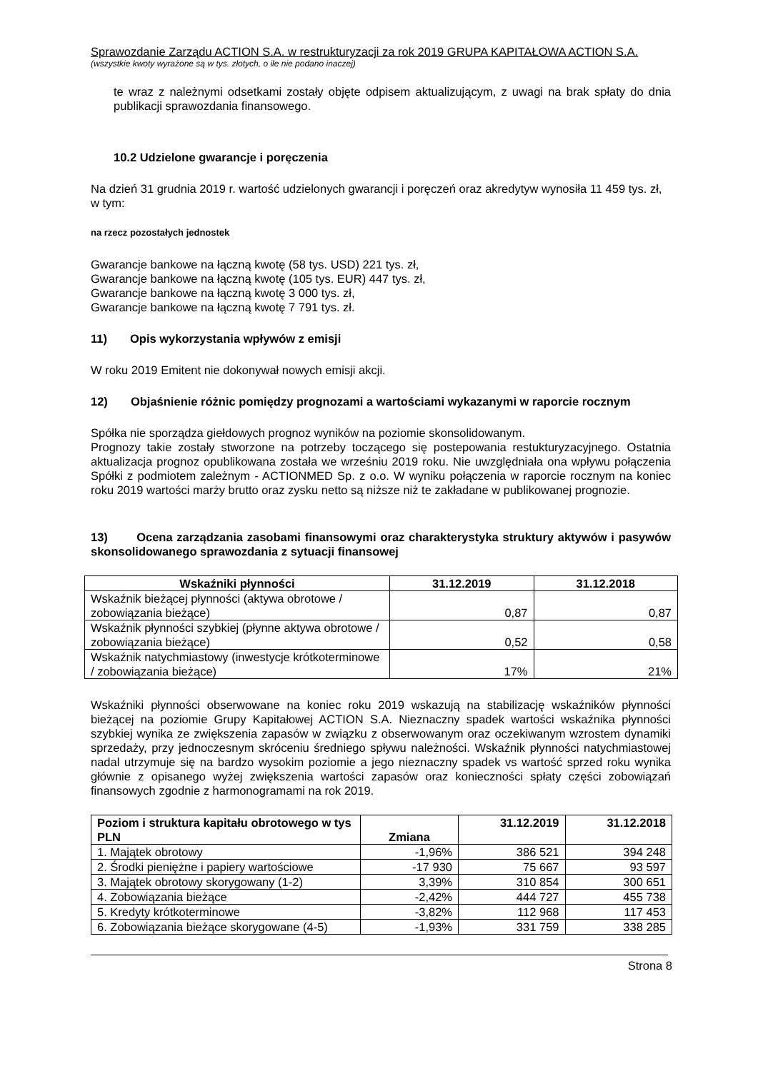Sprawozdanie Zarządu ACTION S.A. w restrukturyzacji za rok 2019 GRUPA KAPITAŁOWA ACTION S.A.
(wszystkie kwoty wyrażone są w tys. złotych, o ile nie podano inaczej)
te wraz z należnymi odsetkami zostały objęte odpisem aktualizującym, z uwagi na brak spłaty do dnia publikacji sprawozdania finansowego.
10.2 Udzielone gwarancje i poręczenia
Na dzień 31 grudnia 2019 r. wartość udzielonych gwarancji i poręczeń oraz akredytyw wynosiła 11 459 tys. zł, w tym:
na rzecz pozostałych jednostek
Gwarancje bankowe na łączną kwotę (58 tys. USD) 221 tys. zł,
Gwarancje bankowe na łączną kwotę (105 tys. EUR) 447 tys. zł,
Gwarancje bankowe na łączną kwotę 3 000 tys. zł,
Gwarancje bankowe na łączną kwotę 7 791 tys. zł.
11) Opis wykorzystania wpływów z emisji
W roku 2019 Emitent nie dokonywał nowych emisji akcji.
12) Objaśnienie różnic pomiędzy prognozami a wartościami wykazanymi w raporcie rocznym
Spółka nie sporządza giełdowych prognoz wyników na poziomie skonsolidowanym.
Prognozy takie zostały stworzone na potrzeby toczącego się postepowania restukturyzacyjnego. Ostatnia aktualizacja prognoz opublikowana została we wrześniu 2019 roku. Nie uwzględniała ona wpływu połączenia Spółki z podmiotem zależnym - ACTIONMED Sp. z o.o. W wyniku połączenia w raporcie rocznym na koniec roku 2019 wartości marży brutto oraz zysku netto są niższe niż te zakładane w publikowanej prognozie.
13) Ocena zarządzania zasobami finansowymi oraz charakterystyka struktury aktywów i pasywów skonsolidowanego sprawozdania z sytuacji finansowej
| Wskaźniki płynności | 31.12.2019 | 31.12.2018 |
| --- | --- | --- |
| Wskaźnik bieżącej płynności (aktywa obrotowe / zobowiązania bieżące) | 0,87 | 0,87 |
| Wskaźnik płynności szybkiej (płynne aktywa obrotowe / zobowiązania bieżące) | 0,52 | 0,58 |
| Wskaźnik natychmiastowy (inwestycje krótkoterminowe / zobowiązania bieżące) | 17% | 21% |
Wskaźniki płynności obserwowane na koniec roku 2019 wskazują na stabilizację wskaźników płynności bieżącej na poziomie Grupy Kapitałowej ACTION S.A. Nieznaczny spadek wartości wskaźnika płynności szybkiej wynika ze zwiększenia zapasów w związku z obserwowanym oraz oczekiwanym wzrostem dynamiki sprzedaży, przy jednoczesnym skróceniu średniego spływu należności. Wskaźnik płynności natychmiastowej nadal utrzymuje się na bardzo wysokim poziomie a jego nieznaczny spadek vs wartość sprzed roku wynika głównie z opisanego wyżej zwiększenia wartości zapasów oraz konieczności spłaty części zobowiązań finansowych zgodnie z harmonogramami na rok 2019.
| Poziom i struktura kapitału obrotowego w tys PLN | Zmiana | 31.12.2019 | 31.12.2018 |
| --- | --- | --- | --- |
| 1. Majątek obrotowy | -1,96% | 386 521 | 394 248 |
| 2. Środki pieniężne i papiery wartościowe | -17 930 | 75 667 | 93 597 |
| 3. Majątek obrotowy skorygowany (1-2) | 3,39% | 310 854 | 300 651 |
| 4. Zobowiązania bieżące | -2,42% | 444 727 | 455 738 |
| 5. Kredyty krótkoterminowe | -3,82% | 112 968 | 117 453 |
| 6. Zobowiązania bieżące skorygowane (4-5) | -1,93% | 331 759 | 338 285 |
Strona 8